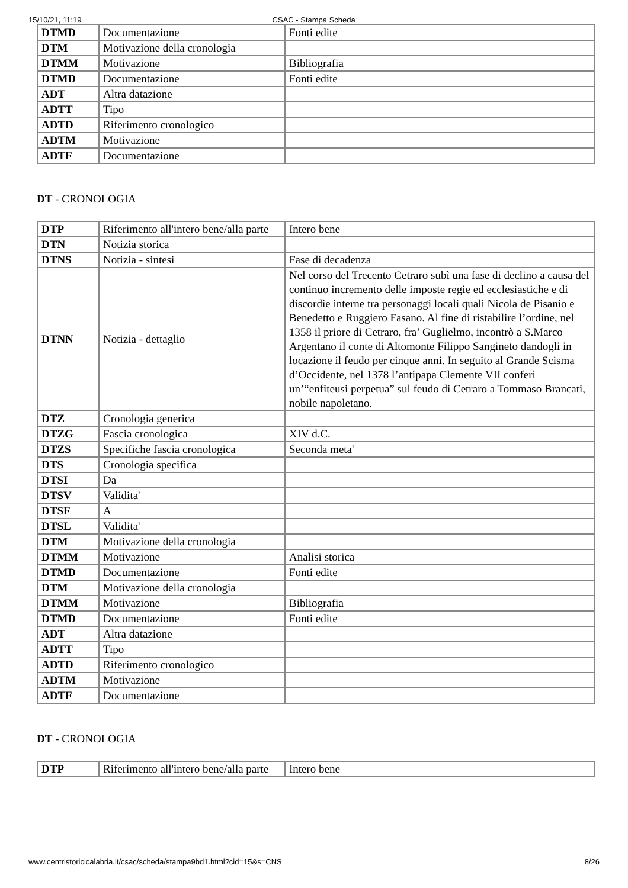15/10/21, 11:19 CSAC - Stampa Scheda
| DTMD | Documentazione | Fonti edite |
| DTM | Motivazione della cronologia | |
| DTMM | Motivazione | Bibliografia |
| DTMD | Documentazione | Fonti edite |
| ADT | Altra datazione | |
| ADTT | Tipo | |
| ADTD | Riferimento cronologico | |
| ADTM | Motivazione | |
| ADTF | Documentazione | |
DT - CRONOLOGIA
| DTP | Riferimento all'intero bene/alla parte | Intero bene |
| DTN | Notizia storica | |
| DTNS | Notizia - sintesi | Fase di decadenza |
| DTNN | Notizia - dettaglio | Nel corso del Trecento Cetraro subì una fase di declino a causa del continuo incremento delle imposte regie ed ecclesiastiche e di discordie interne tra personaggi locali quali Nicola de Pisanio e Benedetto e Ruggiero Fasano. Al fine di ristabilire l’ordine, nel 1358 il priore di Cetraro, fra’ Guglielmo, incontrò a S.Marco Argentano il conte di Altomonte Filippo Sangineto dandogli in locazione il feudo per cinque anni. In seguito al Grande Scisma d’Occidente, nel 1378 l’antipapa Clemente VII conferì un’“enfiteusi perpetua” sul feudo di Cetraro a Tommaso Brancati, nobile napoletano. |
| DTZ | Cronologia generica | |
| DTZG | Fascia cronologica | XIV d.C. |
| DTZS | Specifiche fascia cronologica | Seconda meta' |
| DTS | Cronologia specifica | |
| DTSI | Da | |
| DTSV | Validita' | |
| DTSF | A | |
| DTSL | Validita' | |
| DTM | Motivazione della cronologia | |
| DTMM | Motivazione | Analisi storica |
| DTMD | Documentazione | Fonti edite |
| DTM | Motivazione della cronologia | |
| DTMM | Motivazione | Bibliografia |
| DTMD | Documentazione | Fonti edite |
| ADT | Altra datazione | |
| ADTT | Tipo | |
| ADTD | Riferimento cronologico | |
| ADTM | Motivazione | |
| ADTF | Documentazione | |
DT - CRONOLOGIA
| DTP | Riferimento all'intero bene/alla parte | Intero bene |
www.centristoricicalabria.it/csac/scheda/stampa9bd1.html?cid=15&s=CNS 8/26